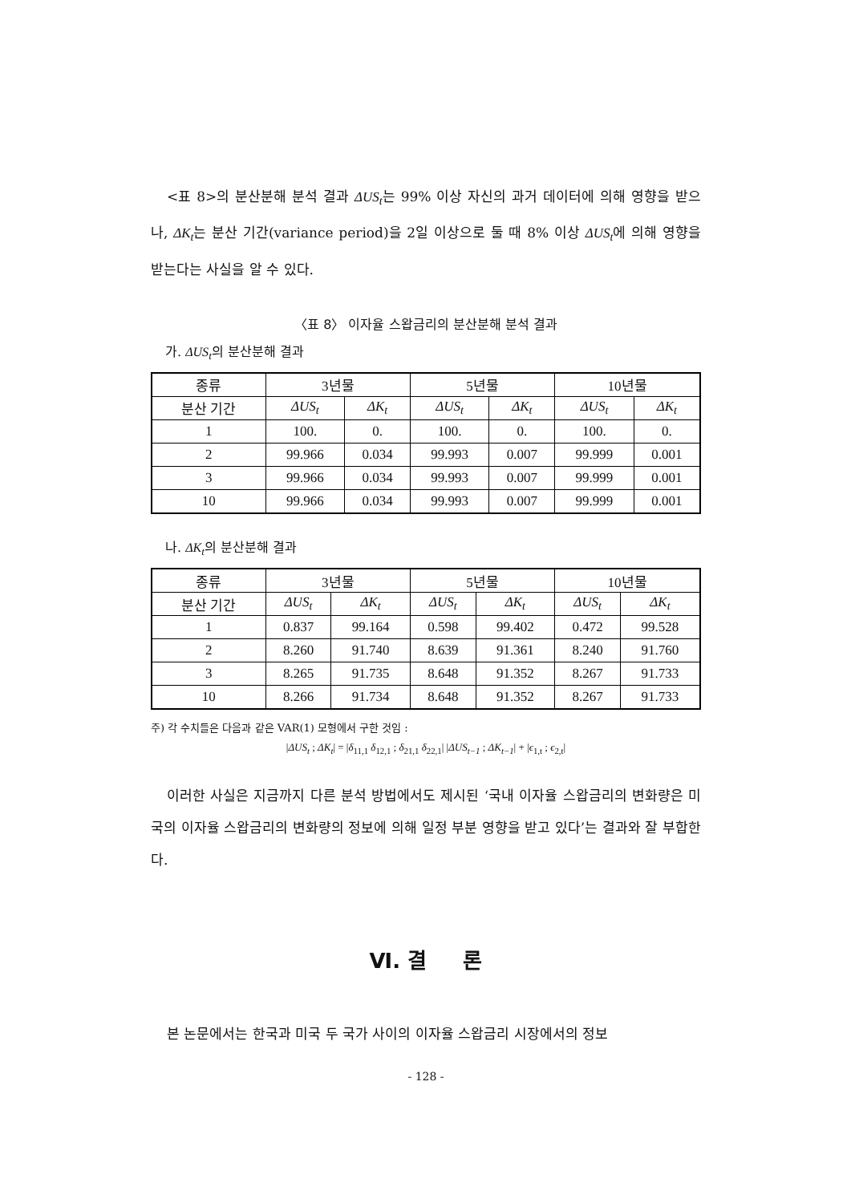<표 8>의 분산분해 분석 결과 ΔUS<sub>t</sub>는 99% 이상 자신의 과거 데이터에 의해 영향을 받으나, ΔK<sub>t</sub>는 분산 기간(variance period)을 2일 이상으로 둘 때 8% 이상 ΔUS<sub>t</sub>에 의해 영향을 받는다는 사실을 알 수 있다.
〈표 8〉 이자율 스왑금리의 분산분해 분석 결과
가. ΔUS<sub>t</sub>의 분산분해 결과
| 종류 | 3년물 | | 5년물 | | 10년물 | |
| --- | --- | --- | --- | --- | --- | --- |
| 분산 기간 | ΔUS<sub>t</sub> | ΔK<sub>t</sub> | ΔUS<sub>t</sub> | ΔK<sub>t</sub> | ΔUS<sub>t</sub> | ΔK<sub>t</sub> |
| 1 | 100. | 0. | 100. | 0. | 100. | 0. |
| 2 | 99.966 | 0.034 | 99.993 | 0.007 | 99.999 | 0.001 |
| 3 | 99.966 | 0.034 | 99.993 | 0.007 | 99.999 | 0.001 |
| 10 | 99.966 | 0.034 | 99.993 | 0.007 | 99.999 | 0.001 |
나. ΔK<sub>t</sub>의 분산분해 결과
| 종류 | 3년물 | | 5년물 | | 10년물 | |
| --- | --- | --- | --- | --- | --- | --- |
| 분산 기간 | ΔUS<sub>t</sub> | ΔK<sub>t</sub> | ΔUS<sub>t</sub> | ΔK<sub>t</sub> | ΔUS<sub>t</sub> | ΔK<sub>t</sub> |
| 1 | 0.837 | 99.164 | 0.598 | 99.402 | 0.472 | 99.528 |
| 2 | 8.260 | 91.740 | 8.639 | 91.361 | 8.240 | 91.760 |
| 3 | 8.265 | 91.735 | 8.648 | 91.352 | 8.267 | 91.733 |
| 10 | 8.266 | 91.734 | 8.648 | 91.352 | 8.267 | 91.733 |
주) 각 수치들은 다음과 같은 VAR(1) 모형에서 구한 것임 :
|ΔUS<sub>t</sub> ; ΔK<sub>t</sub>| = |δ<sub>11,1</sub> δ<sub>12,1</sub> ; δ<sub>21,1</sub> δ<sub>22,1</sub>| |ΔUS<sub>t−1</sub> ; ΔK<sub>t−1</sub>| + |ϵ<sub>1,t</sub> ; ϵ<sub>2,t</sub>|
이러한 사실은 지금까지 다른 분석 방법에서도 제시된 ‘국내 이자율 스왑금리의 변화량은 미국의 이자율 스왑금리의 변화량의 정보에 의해 일정 부분 영향을 받고 있다’는 결과와 잘 부합한다.
Ⅵ. 결 론
본 논문에서는 한국과 미국 두 국가 사이의 이자율 스왑금리 시장에서의 정보
- 128 -